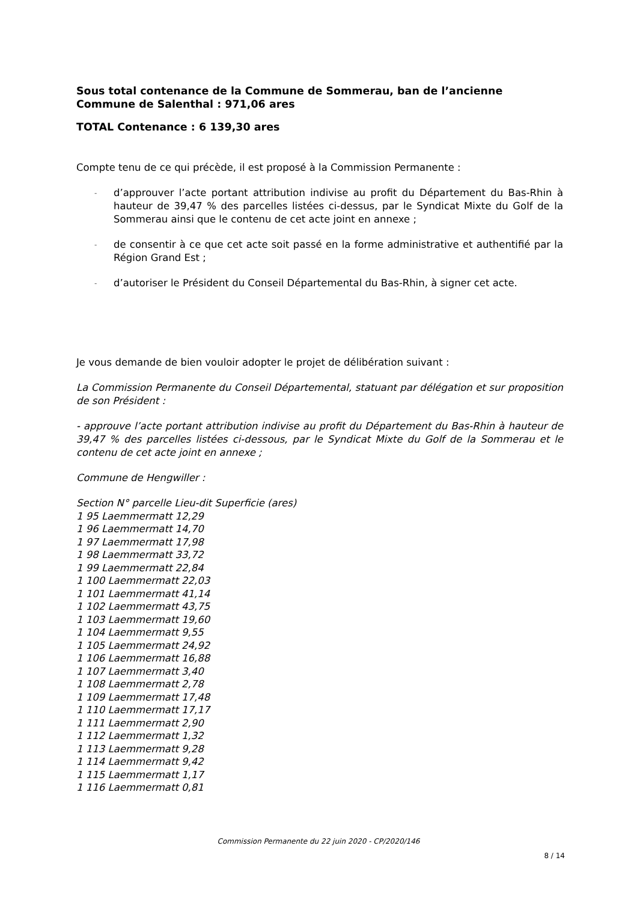Sous total contenance de la Commune de Sommerau, ban de l’ancienne Commune de Salenthal : 971,06 ares
TOTAL Contenance : 6 139,30 ares
Compte tenu de ce qui précède, il est proposé à la Commission Permanente :
- d’approuver l’acte portant attribution indivise au profit du Département du Bas-Rhin à hauteur de 39,47 % des parcelles listées ci-dessus, par le Syndicat Mixte du Golf de la Sommerau ainsi que le contenu de cet acte joint en annexe ;
- de consentir à ce que cet acte soit passé en la forme administrative et authentifié par la Région Grand Est ;
- d’autoriser le Président du Conseil Départemental du Bas-Rhin, à signer cet acte.
Je vous demande de bien vouloir adopter le projet de délibération suivant :
La Commission Permanente du Conseil Départemental, statuant par délégation et sur proposition de son Président :
- approuve l’acte portant attribution indivise au profit du Département du Bas-Rhin à hauteur de 39,47 % des parcelles listées ci-dessous, par le Syndicat Mixte du Golf de la Sommerau et le contenu de cet acte joint en annexe ;
Commune de Hengwiller :
Section N° parcelle Lieu-dit Superficie (ares)
1 95 Laemmermatt 12,29
1 96 Laemmermatt 14,70
1 97 Laemmermatt 17,98
1 98 Laemmermatt 33,72
1 99 Laemmermatt 22,84
1 100 Laemmermatt 22,03
1 101 Laemmermatt 41,14
1 102 Laemmermatt 43,75
1 103 Laemmermatt 19,60
1 104 Laemmermatt 9,55
1 105 Laemmermatt 24,92
1 106 Laemmermatt 16,88
1 107 Laemmermatt 3,40
1 108 Laemmermatt 2,78
1 109 Laemmermatt 17,48
1 110 Laemmermatt 17,17
1 111 Laemmermatt 2,90
1 112 Laemmermatt 1,32
1 113 Laemmermatt 9,28
1 114 Laemmermatt 9,42
1 115 Laemmermatt 1,17
1 116 Laemmermatt 0,81
Commission Permanente du 22 juin 2020 - CP/2020/146
8 / 14